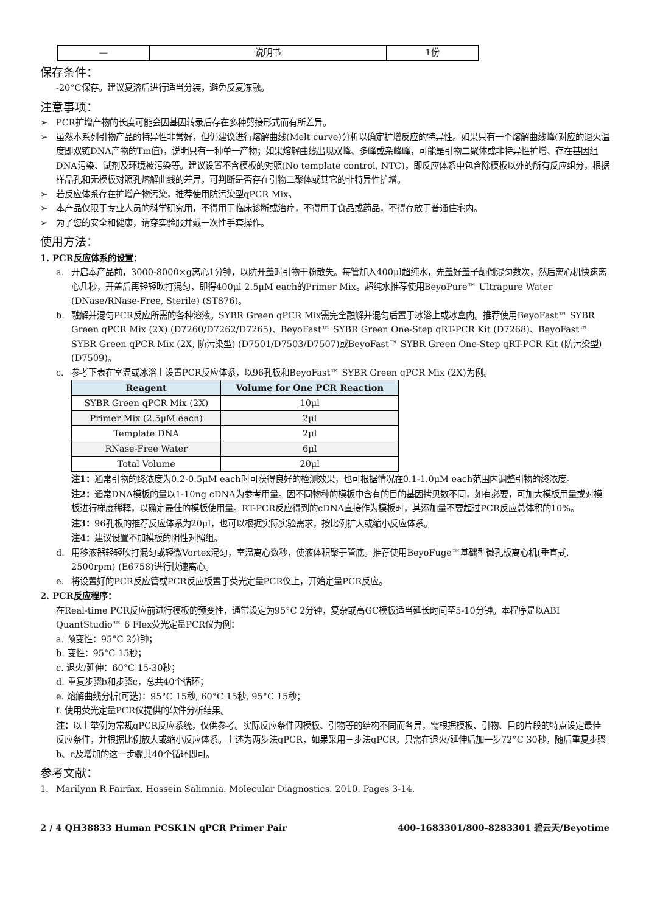| — | 说明书 | 1份 |
保存条件：
-20°C保存。建议复溶后进行适当分装，避免反复冻融。
注意事项：
➢ PCR扩增产物的长度可能会因基因转录后存在多种剪接形式而有所差异。
➢ 虽然本系列引物产品的特异性非常好，但仍建议进行熔解曲线(Melt curve)分析以确定扩增反应的特异性。如果只有一个熔解曲线峰(对应的退火温度即双链DNA产物的Tm值)，说明只有一种单一产物；如果熔解曲线出现双峰、多峰或杂峰峰，可能是引物二聚体或非特异性扩增、存在基因组DNA污染、试剂及环境被污染等。建议设置不含模板的对照(No template control, NTC)，即反应体系中包含除模板以外的所有反应组分，根据样品孔和无模板对照孔熔解曲线的差异，可判断是否存在引物二聚体或其它的非特异性扩增。
➢ 若反应体系存在扩增产物污染，推荐使用防污染型qPCR Mix。
➢ 本产品仅限于专业人员的科学研究用，不得用于临床诊断或治疗，不得用于食品或药品，不得存放于普通住宅内。
➢ 为了您的安全和健康，请穿实验服并戴一次性手套操作。
使用方法：
1. PCR反应体系的设置：
a. 开启本产品前，3000-8000×g离心1分钟，以防开盖时引物干粉散失。每管加入400μl超纯水，先盖好盖子颠倒混匀数次，然后离心机快速离心几秒，开盖后再轻轻吹打混匀，即得400μl 2.5μM each的Primer Mix。超纯水推荐使用BeyoPure™ Ultrapure Water (DNase/RNase-Free, Sterile) (ST876)。
b. 融解并混匀PCR反应所需的各种溶液。SYBR Green qPCR Mix需完全融解并混匀后置于冰浴上或冰盒内。推荐使用BeyoFast™ SYBR Green qPCR Mix (2X) (D7260/D7262/D7265)、BeyoFast™ SYBR Green One-Step qRT-PCR Kit (D7268)、BeyoFast™ SYBR Green qPCR Mix (2X, 防污染型) (D7501/D7503/D7507)或BeyoFast™ SYBR Green One-Step qRT-PCR Kit (防污染型) (D7509)。
c. 参考下表在室温或冰浴上设置PCR反应体系，以96孔板和BeyoFast™ SYBR Green qPCR Mix (2X)为例。
| Reagent | Volume for One PCR Reaction |
| --- | --- |
| SYBR Green qPCR Mix (2X) | 10μl |
| Primer Mix (2.5μM each) | 2μl |
| Template DNA | 2μl |
| RNase-Free Water | 6μl |
| Total Volume | 20μl |
注1：通常引物的终浓度为0.2-0.5μM each时可获得良好的检测效果，也可根据情况在0.1-1.0μM each范围内调整引物的终浓度。
注2：通常DNA模板的量以1-10ng cDNA为参考用量。因不同物种的模板中含有的目的基因拷贝数不同，如有必要，可加大模板用量或对模板进行梯度稀释，以确定最佳的模板使用量。RT-PCR反应得到的cDNA直接作为模板时，其添加量不要超过PCR反应总体积的10%。
注3：96孔板的推荐反应体系为20μl，也可以根据实际实验需求，按比例扩大或缩小反应体系。
注4：建议设置不加模板的阴性对照组。
d. 用移液器轻轻吹打混匀或轻微Vortex混匀，室温离心数秒，使液体积聚于管底。推荐使用BeyoFuge™基础型微孔板离心机(垂直式, 2500rpm) (E6758)进行快速离心。
e. 将设置好的PCR反应管或PCR反应板置于荧光定量PCR仪上，开始定量PCR反应。
2. PCR反应程序：
在Real-time PCR反应前进行模板的预变性，通常设定为95°C 2分钟，复杂或高GC模板适当延长时间至5-10分钟。本程序是以ABI QuantStudio™ 6 Flex荧光定量PCR仪为例：
a. 预变性：95°C 2分钟；
b. 变性：95°C 15秒；
c. 退火/延伸：60°C 15-30秒；
d. 重复步骤b和步骤c，总共40个循环；
e. 熔解曲线分析(可选)：95°C 15秒, 60°C 15秒, 95°C 15秒；
f. 使用荧光定量PCR仪提供的软件分析结果。
注：以上举例为常规qPCR反应系统，仅供参考。实际反应条件因模板、引物等的结构不同而各异，需根据模板、引物、目的片段的特点设定最佳反应条件，并根据比例放大或缩小反应体系。上述为两步法qPCR，如果采用三步法qPCR，只需在退火/延伸后加一步72°C 30秒，随后重复步骤b、c及增加的这一步骤共40个循环即可。
参考文献：
1. Marilynn R Fairfax, Hossein Salimnia. Molecular Diagnostics. 2010. Pages 3-14.
2 / 4 QH38833 Human PCSK1N qPCR Primer Pair 400-1683301/800-8283301 碧云天/Beyotime